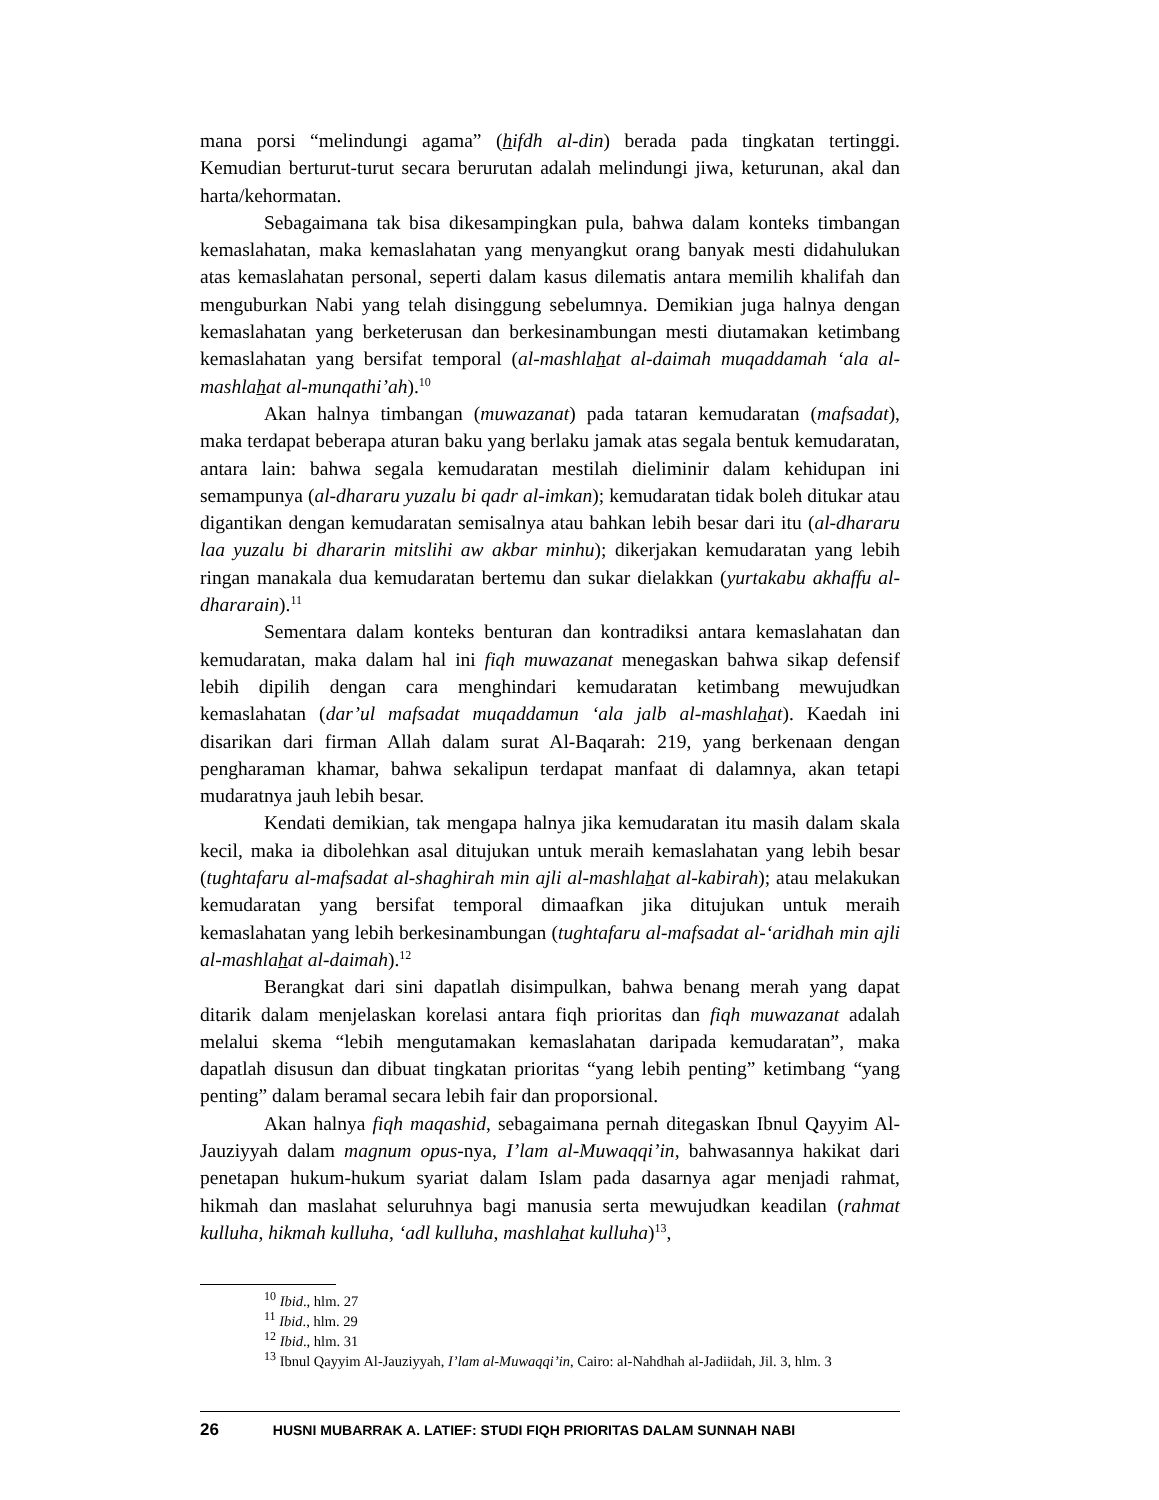mana porsi “melindungi agama” (hifdh al-din) berada pada tingkatan tertinggi. Kemudian berturut-turut secara berurutan adalah melindungi jiwa, keturunan, akal dan harta/kehormatan.
Sebagaimana tak bisa dikesampingkan pula, bahwa dalam konteks timbangan kemaslahatan, maka kemaslahatan yang menyangkut orang banyak mesti didahulukan atas kemaslahatan personal, seperti dalam kasus dilematis antara memilih khalifah dan menguburkan Nabi yang telah disinggung sebelumnya. Demikian juga halnya dengan kemaslahatan yang berketerusan dan berkesinambungan mesti diutamakan ketimbang kemaslahatan yang bersifat temporal (al-mashlahat al-daimah muqaddamah ‘ala al-mashlahat al-munqathi’ah).<sup>10</sup>
Akan halnya timbangan (muwazanat) pada tataran kemudaratan (mafsadat), maka terdapat beberapa aturan baku yang berlaku jamak atas segala bentuk kemudaratan, antara lain: bahwa segala kemudaratan mestilah dieliminir dalam kehidupan ini semampunya (al-dhararu yuzalu bi qadr al-imkan); kemudaratan tidak boleh ditukar atau digantikan dengan kemudaratan semisalnya atau bahkan lebih besar dari itu (al-dhararu laa yuzalu bi dhararin mitslihi aw akbar minhu); dikerjakan kemudaratan yang lebih ringan manakala dua kemudaratan bertemu dan sukar dielakkan (yurtakabu akhaffu al-dhararain).<sup>11</sup>
Sementara dalam konteks benturan dan kontradiksi antara kemaslahatan dan kemudaratan, maka dalam hal ini fiqh muwazanat menegaskan bahwa sikap defensif lebih dipilih dengan cara menghindari kemudaratan ketimbang mewujudkan kemaslahatan (dar’ul mafsadat muqaddamun ‘ala jalb al-mashlahat). Kaedah ini disarikan dari firman Allah dalam surat Al-Baqarah: 219, yang berkenaan dengan pengharaman khamar, bahwa sekalipun terdapat manfaat di dalamnya, akan tetapi mudaratnya jauh lebih besar.
Kendati demikian, tak mengapa halnya jika kemudaratan itu masih dalam skala kecil, maka ia dibolehkan asal ditujukan untuk meraih kemaslahatan yang lebih besar (tughtafaru al-mafsadat al-shaghirah min ajli al-mashlahat al-kabirah); atau melakukan kemudaratan yang bersifat temporal dimaafkan jika ditujukan untuk meraih kemaslahatan yang lebih berkesinambungan (tughtafaru al-mafsadat al-‘aridhah min ajli al-mashlahat al-daimah).<sup>12</sup>
Berangkat dari sini dapatlah disimpulkan, bahwa benang merah yang dapat ditarik dalam menjelaskan korelasi antara fiqh prioritas dan fiqh muwazanat adalah melalui skema “lebih mengutamakan kemaslahatan daripada kemudaratan”, maka dapatlah disusun dan dibuat tingkatan prioritas “yang lebih penting” ketimbang “yang penting” dalam beramal secara lebih fair dan proporsional.
Akan halnya fiqh maqashid, sebagaimana pernah ditegaskan Ibnul Qayyim Al-Jauziyyah dalam magnum opus-nya, I’lam al-Muwaqqi’in, bahwasannya hakikat dari penetapan hukum-hukum syariat dalam Islam pada dasarnya agar menjadi rahmat, hikmah dan maslahat seluruhnya bagi manusia serta mewujudkan keadilan (rahmat kulluha, hikmah kulluha, ‘adl kulluha, mashlahat kulluha)<sup>13</sup>,
<sup>10</sup> Ibid., hlm. 27
<sup>11</sup> Ibid., hlm. 29
<sup>12</sup> Ibid., hlm. 31
<sup>13</sup> Ibnul Qayyim Al-Jauziyyah, I’lam al-Muwaqqi’in, Cairo: al-Nahdhah al-Jadiidah, Jil. 3, hlm. 3
26 HUSNI MUBARRAK A. LATIEF: STUDI FIQH PRIORITAS DALAM SUNNAH NABI